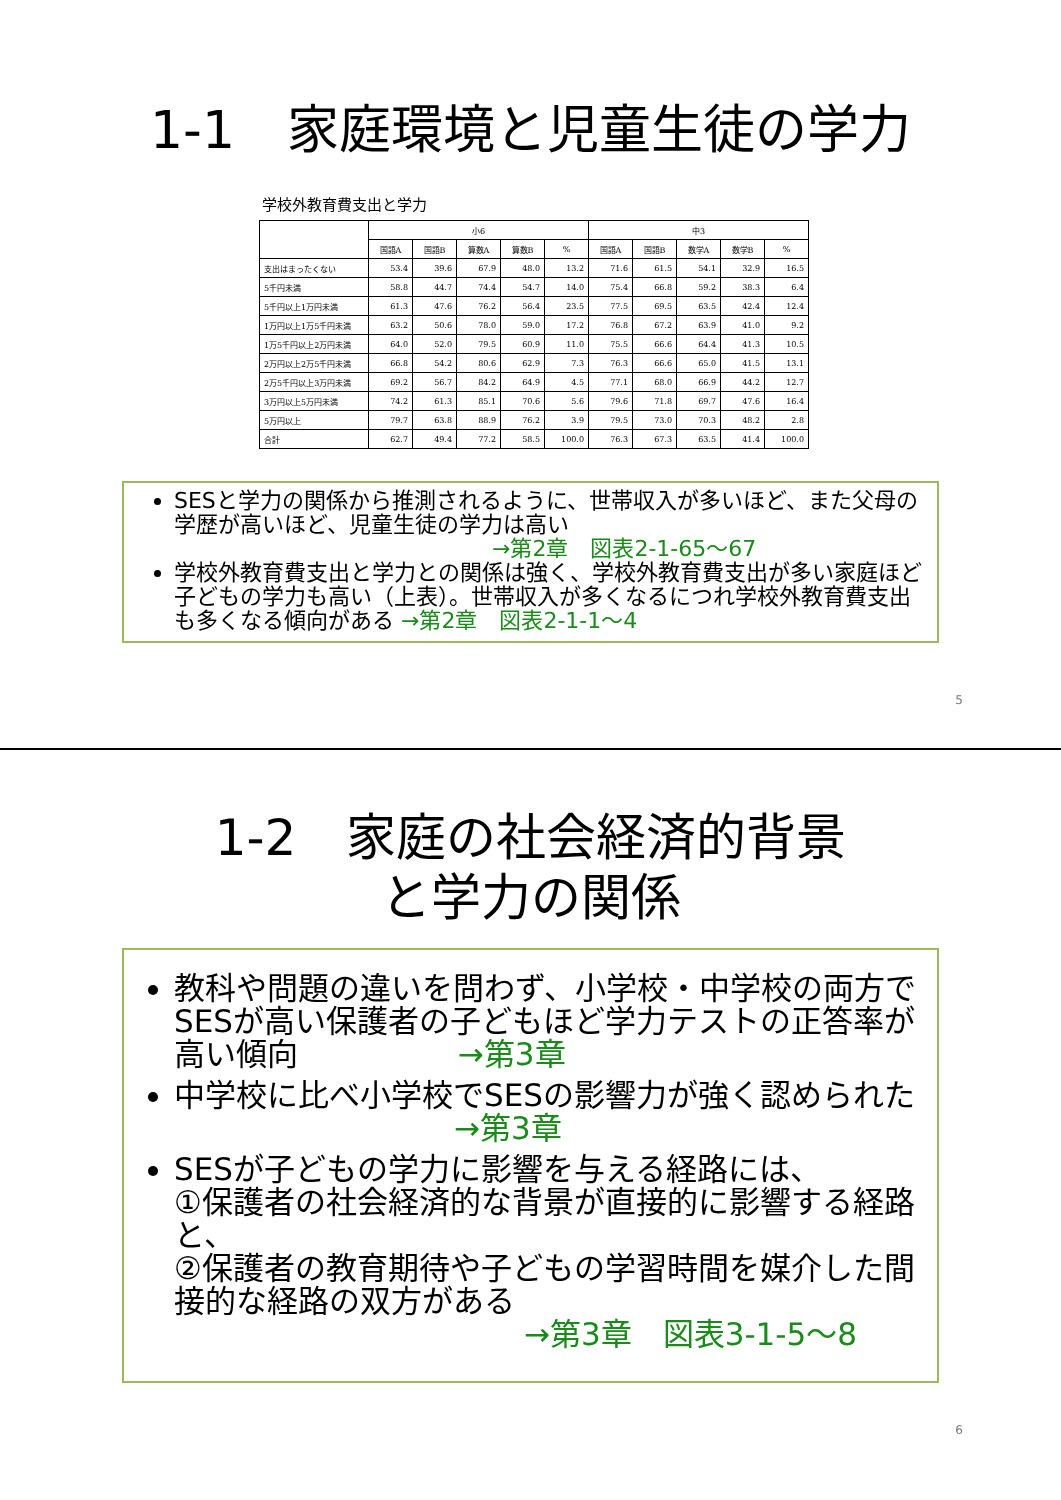1-1　家庭環境と児童生徒の学力
学校外教育費支出と学力
| | 小6 | | | | | 中3 | | | | |
| --- | --- | --- | --- | --- | --- | --- | --- | --- | --- | --- |
| | 国語A | 国語B | 算数A | 算数B | % | 国語A | 国語B | 数学A | 数学B | % |
| 支出はまったくない | 53.4 | 39.6 | 67.9 | 48.0 | 13.2 | 71.6 | 61.5 | 54.1 | 32.9 | 16.5 |
| 5千円未満 | 58.8 | 44.7 | 74.4 | 54.7 | 14.0 | 75.4 | 66.8 | 59.2 | 38.3 | 6.4 |
| 5千円以上1万円未満 | 61.3 | 47.6 | 76.2 | 56.4 | 23.5 | 77.5 | 69.5 | 63.5 | 42.4 | 12.4 |
| 1万円以上1万5千円未満 | 63.2 | 50.6 | 78.0 | 59.0 | 17.2 | 76.8 | 67.2 | 63.9 | 41.0 | 9.2 |
| 1万5千円以上2万円未満 | 64.0 | 52.0 | 79.5 | 60.9 | 11.0 | 75.5 | 66.6 | 64.4 | 41.3 | 10.5 |
| 2万円以上2万5千円未満 | 66.8 | 54.2 | 80.6 | 62.9 | 7.3 | 76.3 | 66.6 | 65.0 | 41.5 | 13.1 |
| 2万5千円以上3万円未満 | 69.2 | 56.7 | 84.2 | 64.9 | 4.5 | 77.1 | 68.0 | 66.9 | 44.2 | 12.7 |
| 3万円以上5万円未満 | 74.2 | 61.3 | 85.1 | 70.6 | 5.6 | 79.6 | 71.8 | 69.7 | 47.6 | 16.4 |
| 5万円以上 | 79.7 | 63.8 | 88.9 | 76.2 | 3.9 | 79.5 | 73.0 | 70.3 | 48.2 | 2.8 |
| 合計 | 62.7 | 49.4 | 77.2 | 58.5 | 100.0 | 76.3 | 67.3 | 63.5 | 41.4 | 100.0 |
SESと学力の関係から推測されるように、世帯収入が多いほど、また父母の学歴が高いほど、児童生徒の学力は高い
→第2章　図表2-1-65～67
学校外教育費支出と学力との関係は強く、学校外教育費支出が多い家庭ほど子どもの学力も高い（上表）。世帯収入が多くなるにつれ学校外教育費支出も多くなる傾向がある →第2章　図表2-1-1～4
5
1-2　家庭の社会経済的背景と学力の関係
教科や問題の違いを問わず、小学校・中学校の両方でSESが高い保護者の子どもほど学力テストの正答率が高い傾向 →第3章
中学校に比べ小学校でSESの影響力が強く認められた →第3章
SESが子どもの学力に影響を与える経路には、
①保護者の社会経済的な背景が直接的に影響する経路と、
②保護者の教育期待や子どもの学習時間を媒介した間接的な経路の双方がある
→第3章　図表3-1-5～8
6